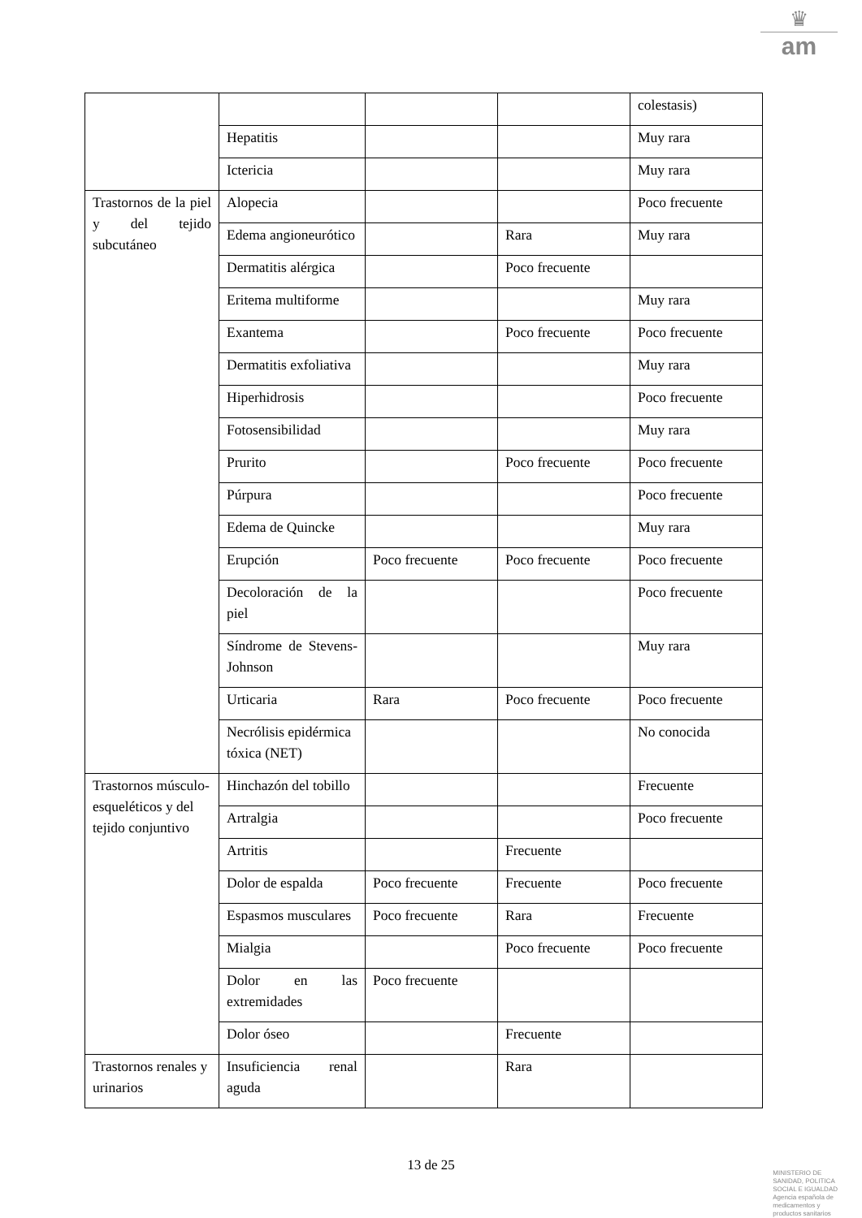♛
am
| | | | | colestasis) |
| | Hepatitis | | | Muy rara |
| | Ictericia | | | Muy rara |
| Trastornos de la piel y del tejido subcutáneo | Alopecia | | | Poco frecuente |
| | Edema angioneurótico | | Rara | Muy rara |
| | Dermatitis alérgica | | Poco frecuente | |
| | Eritema multiforme | | | Muy rara |
| | Exantema | | Poco frecuente | Poco frecuente |
| | Dermatitis exfoliativa | | | Muy rara |
| | Hiperhidrosis | | | Poco frecuente |
| | Fotosensibilidad | | | Muy rara |
| | Prurito | | Poco frecuente | Poco frecuente |
| | Púrpura | | | Poco frecuente |
| | Edema de Quincke | | | Muy rara |
| | Erupción | Poco frecuente | Poco frecuente | Poco frecuente |
| | Decoloración de la piel | | | Poco frecuente |
| | Síndrome de Stevens-Johnson | | | Muy rara |
| | Urticaria | Rara | Poco frecuente | Poco frecuente |
| | Necrólisis epidérmica tóxica (NET) | | | No conocida |
| Trastornos músculo-esqueléticos y del tejido conjuntivo | Hinchazón del tobillo | | | Frecuente |
| | Artralgia | | | Poco frecuente |
| | Artritis | | Frecuente | |
| | Dolor de espalda | Poco frecuente | Frecuente | Poco frecuente |
| | Espasmos musculares | Poco frecuente | Rara | Frecuente |
| | Mialgia | | Poco frecuente | Poco frecuente |
| | Dolor en las extremidades | Poco frecuente | | |
| | Dolor óseo | | Frecuente | |
| Trastornos renales y urinarios | Insuficiencia renal aguda | | Rara | |
13 de 25
MINISTERIO DE
SANIDAD, POLITICA
SOCIAL E IGUALDAD
Agencia española de
medicamentos y
productos sanitarios